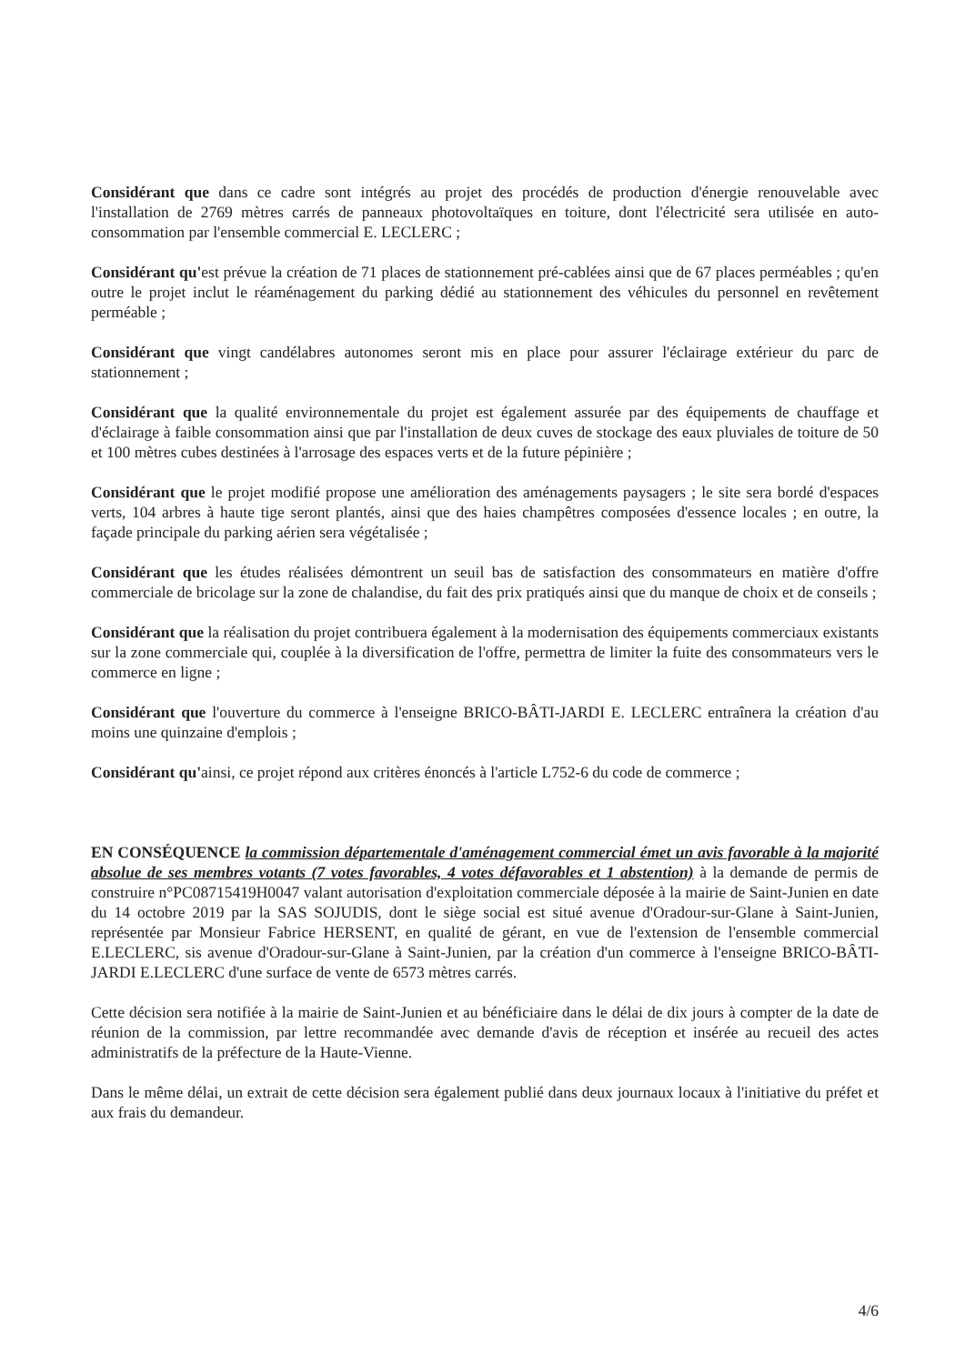Considérant que dans ce cadre sont intégrés au projet des procédés de production d'énergie renouvelable avec l'installation de 2769 mètres carrés de panneaux photovoltaïques en toiture, dont l'électricité sera utilisée en auto-consommation par l'ensemble commercial E. LECLERC ;
Considérant qu'est prévue la création de 71 places de stationnement pré-cablées ainsi que de 67 places perméables ; qu'en outre le projet inclut le réaménagement du parking dédié au stationnement des véhicules du personnel en revêtement perméable ;
Considérant que vingt candélabres autonomes seront mis en place pour assurer l'éclairage extérieur du parc de stationnement ;
Considérant que la qualité environnementale du projet est également assurée par des équipements de chauffage et d'éclairage à faible consommation ainsi que par l'installation de deux cuves de stockage des eaux pluviales de toiture de 50 et 100 mètres cubes destinées à l'arrosage des espaces verts et de la future pépinière ;
Considérant que le projet modifié propose une amélioration des aménagements paysagers ; le site sera bordé d'espaces verts, 104 arbres à haute tige seront plantés, ainsi que des haies champêtres composées d'essence locales ; en outre, la façade principale du parking aérien sera végétalisée ;
Considérant que les études réalisées démontrent un seuil bas de satisfaction des consommateurs en matière d'offre commerciale de bricolage sur la zone de chalandise, du fait des prix pratiqués ainsi que du manque de choix et de conseils ;
Considérant que la réalisation du projet contribuera également à la modernisation des équipements commerciaux existants sur la zone commerciale qui, couplée à la diversification de l'offre, permettra de limiter la fuite des consommateurs vers le commerce en ligne ;
Considérant que l'ouverture du commerce à l'enseigne BRICO-BÂTI-JARDI E. LECLERC entraînera la création d'au moins une quinzaine d'emplois ;
Considérant qu'ainsi, ce projet répond aux critères énoncés à l'article L752-6 du code de commerce ;
EN CONSÉQUENCE la commission départementale d'aménagement commercial émet un avis favorable à la majorité absolue de ses membres votants (7 votes favorables, 4 votes défavorables et 1 abstention) à la demande de permis de construire n°PC08715419H0047 valant autorisation d'exploitation commerciale déposée à la mairie de Saint-Junien en date du 14 octobre 2019 par la SAS SOJUDIS, dont le siège social est situé avenue d'Oradour-sur-Glane à Saint-Junien, représentée par Monsieur Fabrice HERSENT, en qualité de gérant, en vue de l'extension de l'ensemble commercial E.LECLERC, sis avenue d'Oradour-sur-Glane à Saint-Junien, par la création d'un commerce à l'enseigne BRICO-BÂTI-JARDI E.LECLERC d'une surface de vente de 6573 mètres carrés.
Cette décision sera notifiée à la mairie de Saint-Junien et au bénéficiaire dans le délai de dix jours à compter de la date de réunion de la commission, par lettre recommandée avec demande d'avis de réception et insérée au recueil des actes administratifs de la préfecture de la Haute-Vienne.
Dans le même délai, un extrait de cette décision sera également publié dans deux journaux locaux à l'initiative du préfet et aux frais du demandeur.
4/6